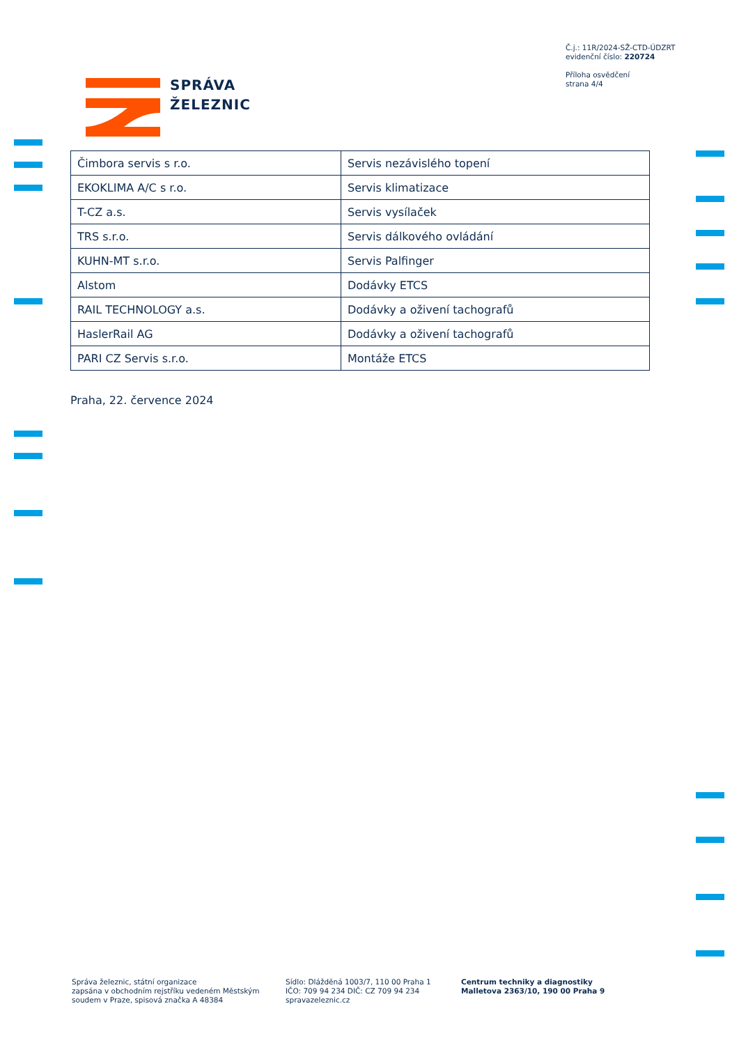Č.j.: 11R/2024-SŽ-CTD-ÚDZRT
evidenční číslo: 220724
Příloha osvědčení
strana 4/4
SPRÁVA
ŽELEZNIC
| Čimbora servis s r.o. | Servis nezávislého topení |
| EKOKLIMA A/C s r.o. | Servis klimatizace |
| T-CZ a.s. | Servis vysílaček |
| TRS s.r.o. | Servis dálkového ovládání |
| KUHN-MT s.r.o. | Servis Palfinger |
| Alstom | Dodávky ETCS |
| RAIL TECHNOLOGY a.s. | Dodávky a oživení tachografů |
| HaslerRail AG | Dodávky a oživení tachografů |
| PARI CZ Servis s.r.o. | Montáže ETCS |
Praha, 22. července 2024
Správa železnic, státní organizace
zapsána v obchodním rejstříku vedeném Městským
soudem v Praze, spisová značka A 48384
Sídlo: Dlážděná 1003/7, 110 00 Praha 1
IČO: 709 94 234 DIČ: CZ 709 94 234
spravazeleznic.cz
Centrum techniky a diagnostiky
Malletova 2363/10, 190 00 Praha 9